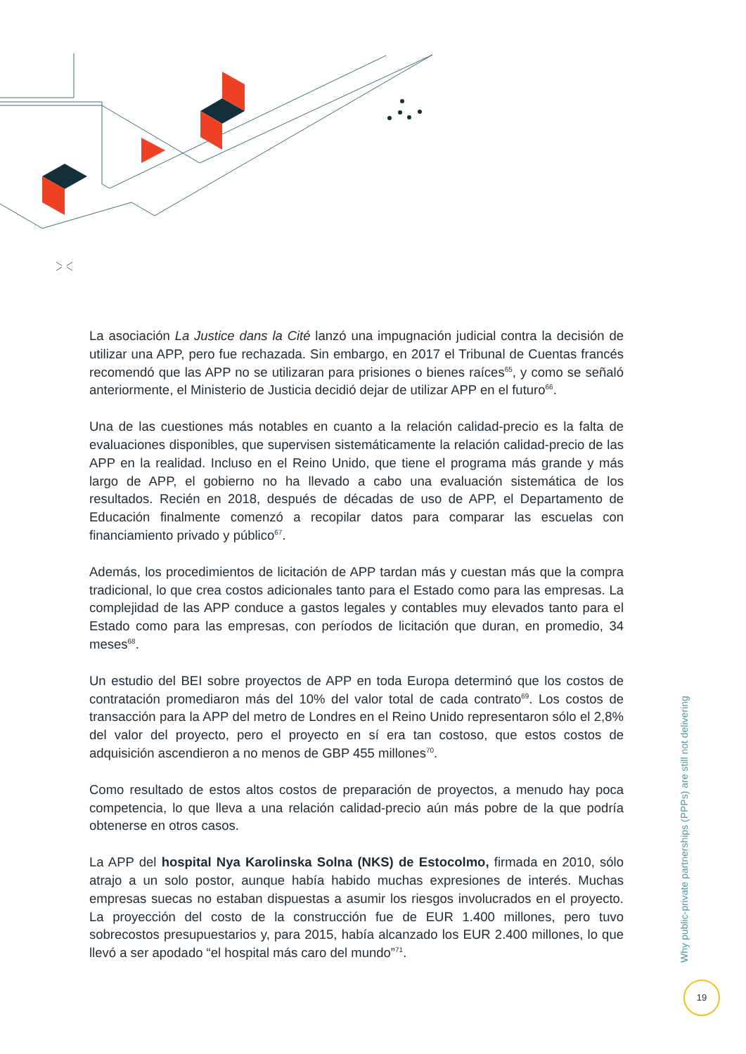La asociación La Justice dans la Cité lanzó una impugnación judicial contra la decisión de utilizar una APP, pero fue rechazada. Sin embargo, en 2017 el Tribunal de Cuentas francés recomendó que las APP no se utilizaran para prisiones o bienes raíces<sup>65</sup>, y como se señaló anteriormente, el Ministerio de Justicia decidió dejar de utilizar APP en el futuro<sup>66</sup>.
Una de las cuestiones más notables en cuanto a la relación calidad-precio es la falta de evaluaciones disponibles, que supervisen sistemáticamente la relación calidad-precio de las APP en la realidad. Incluso en el Reino Unido, que tiene el programa más grande y más largo de APP, el gobierno no ha llevado a cabo una evaluación sistemática de los resultados. Recién en 2018, después de décadas de uso de APP, el Departamento de Educación finalmente comenzó a recopilar datos para comparar las escuelas con financiamiento privado y público<sup>67</sup>.
Además, los procedimientos de licitación de APP tardan más y cuestan más que la compra tradicional, lo que crea costos adicionales tanto para el Estado como para las empresas. La complejidad de las APP conduce a gastos legales y contables muy elevados tanto para el Estado como para las empresas, con períodos de licitación que duran, en promedio, 34 meses<sup>68</sup>.
Un estudio del BEI sobre proyectos de APP en toda Europa determinó que los costos de contratación promediaron más del 10% del valor total de cada contrato<sup>69</sup>. Los costos de transacción para la APP del metro de Londres en el Reino Unido representaron sólo el 2,8% del valor del proyecto, pero el proyecto en sí era tan costoso, que estos costos de adquisición ascendieron a no menos de GBP 455 millones<sup>70</sup>.
Como resultado de estos altos costos de preparación de proyectos, a menudo hay poca competencia, lo que lleva a una relación calidad-precio aún más pobre de la que podría obtenerse en otros casos.
La APP del hospital Nya Karolinska Solna (NKS) de Estocolmo, firmada en 2010, sólo atrajo a un solo postor, aunque había habido muchas expresiones de interés. Muchas empresas suecas no estaban dispuestas a asumir los riesgos involucrados en el proyecto. La proyección del costo de la construcción fue de EUR 1.400 millones, pero tuvo sobrecostos presupuestarios y, para 2015, había alcanzado los EUR 2.400 millones, lo que llevó a ser apodado “el hospital más caro del mundo”<sup>71</sup>.
Why public-private partnerships (PPPs) are still not delivering
19